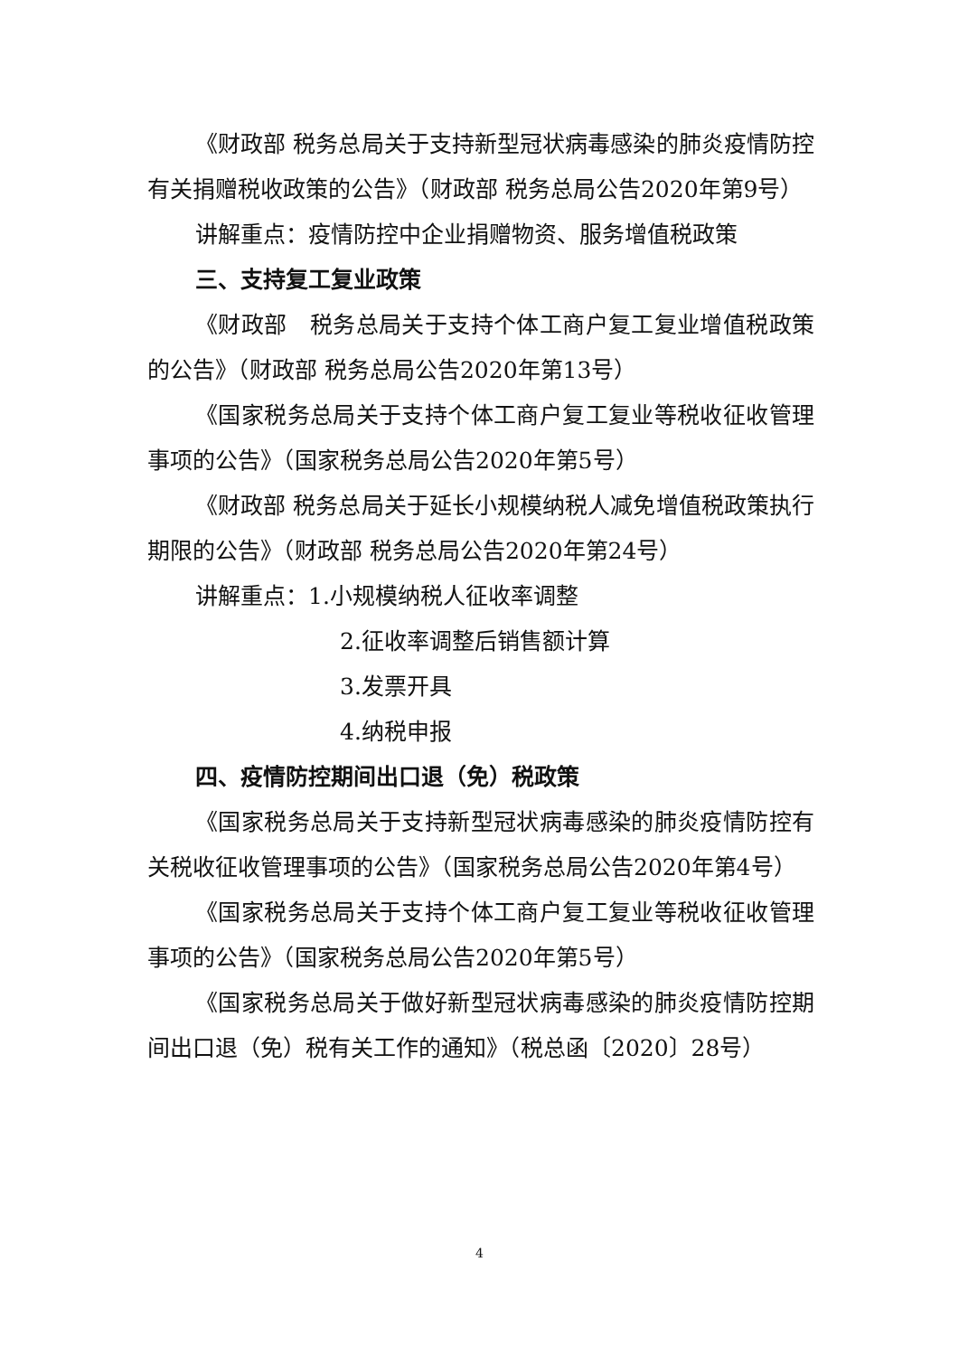《财政部 税务总局关于支持新型冠状病毒感染的肺炎疫情防控有关捐赠税收政策的公告》（财政部 税务总局公告2020年第9号）
讲解重点：疫情防控中企业捐赠物资、服务增值税政策
三、支持复工复业政策
《财政部　税务总局关于支持个体工商户复工复业增值税政策的公告》（财政部 税务总局公告2020年第13号）
《国家税务总局关于支持个体工商户复工复业等税收征收管理事项的公告》（国家税务总局公告2020年第5号）
《财政部 税务总局关于延长小规模纳税人减免增值税政策执行期限的公告》（财政部 税务总局公告2020年第24号）
讲解重点：1.小规模纳税人征收率调整
2.征收率调整后销售额计算
3.发票开具
4.纳税申报
四、疫情防控期间出口退（免）税政策
《国家税务总局关于支持新型冠状病毒感染的肺炎疫情防控有关税收征收管理事项的公告》（国家税务总局公告2020年第4号）
《国家税务总局关于支持个体工商户复工复业等税收征收管理事项的公告》（国家税务总局公告2020年第5号）
《国家税务总局关于做好新型冠状病毒感染的肺炎疫情防控期间出口退（免）税有关工作的通知》（税总函〔2020〕28号）
4